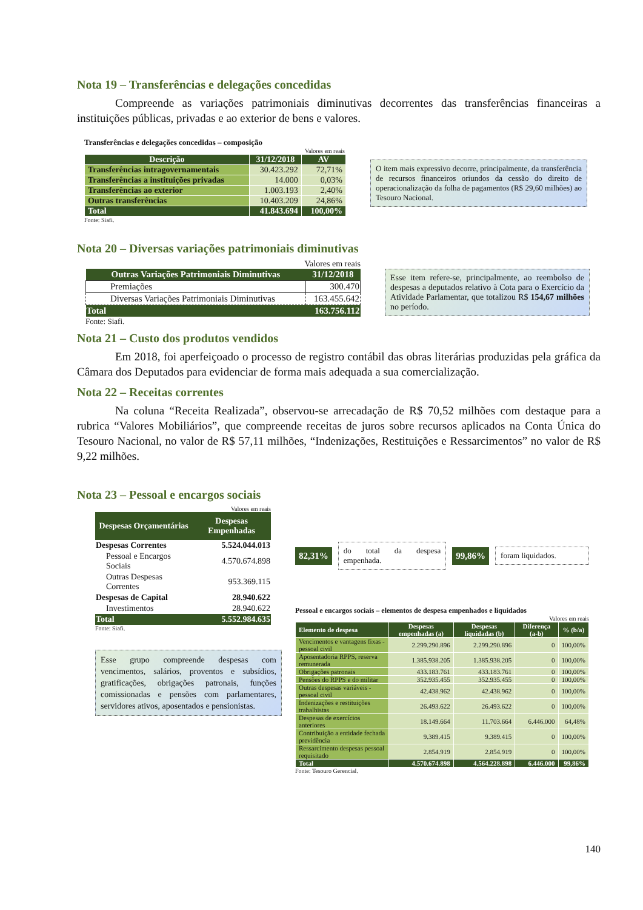Nota 19 – Transferências e delegações concedidas
Compreende as variações patrimoniais diminutivas decorrentes das transferências financeiras a instituições públicas, privadas e ao exterior de bens e valores.
Transferências e delegações concedidas – composição
Valores em reais
| Descrição | 31/12/2018 | AV |
| --- | --- | --- |
| Transferências intragovernamentais | 30.423.292 | 72,71% |
| Transferências a instituições privadas | 14.000 | 0,03% |
| Transferências ao exterior | 1.003.193 | 2,40% |
| Outras transferências | 10.403.209 | 24,86% |
| Total | 41.843.694 | 100,00% |
Fonte: Siafi.
O item mais expressivo decorre, principalmente, da transferência de recursos financeiros oriundos da cessão do direito de operacionalização da folha de pagamentos (R$ 29,60 milhões) ao Tesouro Nacional.
Nota 20 – Diversas variações patrimoniais diminutivas
Valores em reais
| Outras Variações Patrimoniais Diminutivas | 31/12/2018 |
| --- | --- |
| Premiações | 300.470 |
| Diversas Variações Patrimoniais Diminutivas | 163.455.642 |
| Total | 163.756.112 |
Fonte: Siafi.
Esse item refere-se, principalmente, ao reembolso de despesas a deputados relativo à Cota para o Exercício da Atividade Parlamentar, que totalizou R$ 154,67 milhões no período.
Nota 21 – Custo dos produtos vendidos
Em 2018, foi aperfeiçoado o processo de registro contábil das obras literárias produzidas pela gráfica da Câmara dos Deputados para evidenciar de forma mais adequada a sua comercialização.
Nota 22 – Receitas correntes
Na coluna “Receita Realizada”, observou-se arrecadação de R$ 70,52 milhões com destaque para a rubrica “Valores Mobiliários”, que compreende receitas de juros sobre recursos aplicados na Conta Única do Tesouro Nacional, no valor de R$ 57,11 milhões, “Indenizações, Restituições e Ressarcimentos” no valor de R$ 9,22 milhões.
Nota 23 – Pessoal e encargos sociais
Valores em reais
| Despesas Orçamentárias | Despesas Empenhadas |
| --- | --- |
| Despesas Correntes | 5.524.044.013 |
| Pessoal e Encargos Sociais | 4.570.674.898 |
| Outras Despesas Correntes | 953.369.115 |
| Despesas de Capital | 28.940.622 |
| Investimentos | 28.940.622 |
| Total | 5.552.984.635 |
Fonte: Siafi.
Esse grupo compreende despesas com vencimentos, salários, proventos e subsídios, gratificações, obrigações patronais, funções comissionadas e pensões com parlamentares, servidores ativos, aposentados e pensionistas.
82,31% do total da despesa empenhada. 99,86% foram liquidados.
Pessoal e encargos sociais – elementos de despesa empenhados e liquidados
Valores em reais
| Elemento de despesa | Despesas empenhadas (a) | Despesas liquidadas (b) | Diferença (a-b) | % (b/a) |
| --- | --- | --- | --- | --- |
| Vencimentos e vantagens fixas - pessoal civil | 2.299.290.896 | 2.299.290.896 | 0 | 100,00% |
| Aposentadoria RPPS, reserva remunerada | 1.385.938.205 | 1.385.938.205 | 0 | 100,00% |
| Obrigações patronais | 433.183.761 | 433.183.761 | 0 | 100,00% |
| Pensões do RPPS e do militar | 352.935.455 | 352.935.455 | 0 | 100,00% |
| Outras despesas variáveis - pessoal civil | 42.438.962 | 42.438.962 | 0 | 100,00% |
| Indenizações e restituições trabalhistas | 26.493.622 | 26.493.622 | 0 | 100,00% |
| Despesas de exercícios anteriores | 18.149.664 | 11.703.664 | 6.446.000 | 64,48% |
| Contribuição a entidade fechada previdência | 9.389.415 | 9.389.415 | 0 | 100,00% |
| Ressarcimento despesas pessoal requisitado | 2.854.919 | 2.854.919 | 0 | 100,00% |
| Total | 4.570.674.898 | 4.564.228.898 | 6.446.000 | 99,86% |
Fonte: Tesouro Gerencial.
140